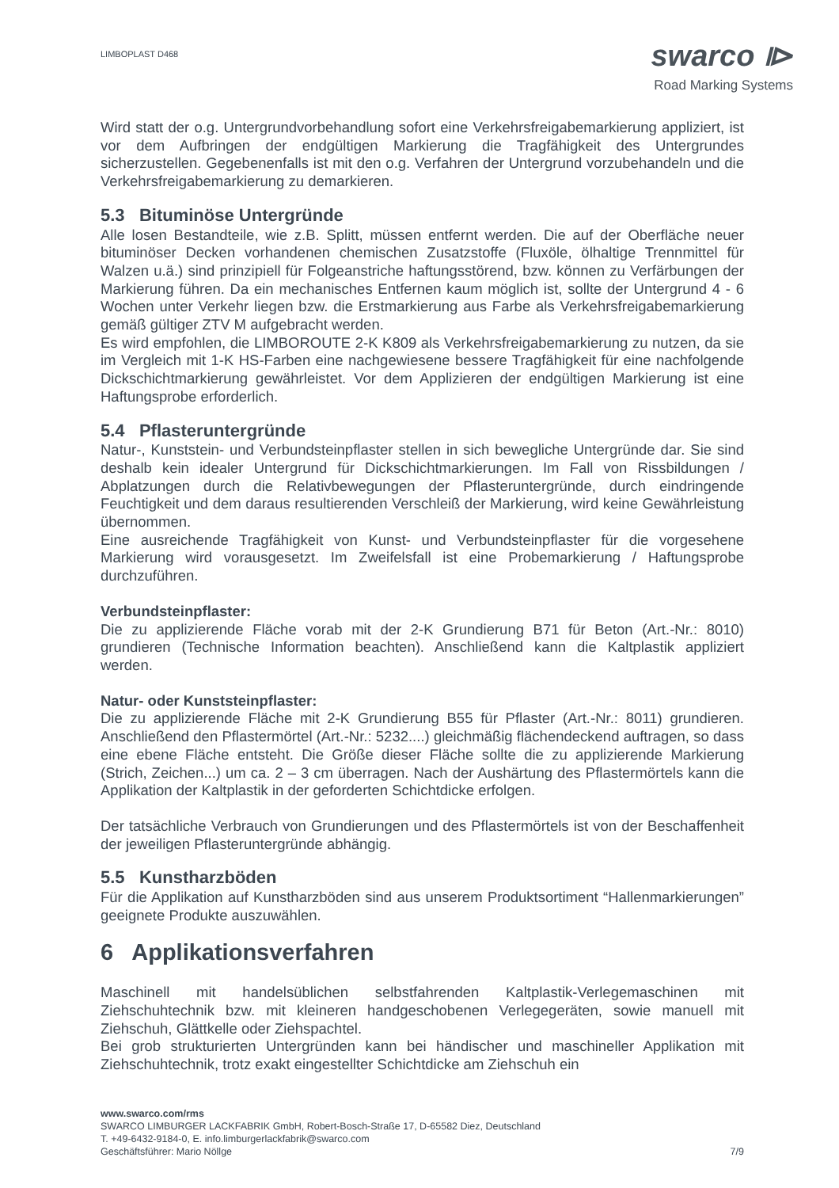LIMBOPLAST D468
swarco ⧐
Road Marking Systems
Wird statt der o.g. Untergrundvorbehandlung sofort eine Verkehrsfreigabemarkierung appliziert, ist vor dem Aufbringen der endgültigen Markierung die Tragfähigkeit des Untergrundes sicherzustellen. Gegebenenfalls ist mit den o.g. Verfahren der Untergrund vorzubehandeln und die Verkehrsfreigabemarkierung zu demarkieren.
5.3 Bituminöse Untergründe
Alle losen Bestandteile, wie z.B. Splitt, müssen entfernt werden. Die auf der Oberfläche neuer bituminöser Decken vorhandenen chemischen Zusatzstoffe (Fluxöle, ölhaltige Trennmittel für Walzen u.ä.) sind prinzipiell für Folgeanstriche haftungsstörend, bzw. können zu Verfärbungen der Markierung führen. Da ein mechanisches Entfernen kaum möglich ist, sollte der Untergrund 4 - 6 Wochen unter Verkehr liegen bzw. die Erstmarkierung aus Farbe als Verkehrsfreigabemarkierung gemäß gültiger ZTV M aufgebracht werden.
Es wird empfohlen, die LIMBOROUTE 2-K K809 als Verkehrsfreigabemarkierung zu nutzen, da sie im Vergleich mit 1-K HS-Farben eine nachgewiesene bessere Tragfähigkeit für eine nachfolgende Dickschichtmarkierung gewährleistet. Vor dem Applizieren der endgültigen Markierung ist eine Haftungsprobe erforderlich.
5.4 Pflasteruntergründe
Natur-, Kunststein- und Verbundsteinpflaster stellen in sich bewegliche Untergründe dar. Sie sind deshalb kein idealer Untergrund für Dickschichtmarkierungen. Im Fall von Rissbildungen / Abplatzungen durch die Relativbewegungen der Pflasteruntergründe, durch eindringende Feuchtigkeit und dem daraus resultierenden Verschleiß der Markierung, wird keine Gewährleistung übernommen.
Eine ausreichende Tragfähigkeit von Kunst- und Verbundsteinpflaster für die vorgesehene Markierung wird vorausgesetzt. Im Zweifelsfall ist eine Probemarkierung / Haftungsprobe durchzuführen.
Verbundsteinpflaster:
Die zu applizierende Fläche vorab mit der 2-K Grundierung B71 für Beton (Art.-Nr.: 8010) grundieren (Technische Information beachten). Anschließend kann die Kaltplastik appliziert werden.
Natur- oder Kunststeinpflaster:
Die zu applizierende Fläche mit 2-K Grundierung B55 für Pflaster (Art.-Nr.: 8011) grundieren. Anschließend den Pflastermörtel (Art.-Nr.: 5232....) gleichmäßig flächendeckend auftragen, so dass eine ebene Fläche entsteht. Die Größe dieser Fläche sollte die zu applizierende Markierung (Strich, Zeichen...) um ca. 2 – 3 cm überragen. Nach der Aushärtung des Pflastermörtels kann die Applikation der Kaltplastik in der geforderten Schichtdicke erfolgen.
Der tatsächliche Verbrauch von Grundierungen und des Pflastermörtels ist von der Beschaffenheit der jeweiligen Pflasteruntergründe abhängig.
5.5 Kunstharzböden
Für die Applikation auf Kunstharzböden sind aus unserem Produktsortiment “Hallenmarkierungen” geeignete Produkte auszuwählen.
6 Applikationsverfahren
Maschinell mit handelsüblichen selbstfahrenden Kaltplastik-Verlegemaschinen mit Ziehschuhtechnik bzw. mit kleineren handgeschobenen Verlegegeräten, sowie manuell mit Ziehschuh, Glättkelle oder Ziehspachtel.
Bei grob strukturierten Untergründen kann bei händischer und maschineller Applikation mit Ziehschuhtechnik, trotz exakt eingestellter Schichtdicke am Ziehschuh ein
www.swarco.com/rms
SWARCO LIMBURGER LACKFABRIK GmbH, Robert-Bosch-Straße 17, D-65582 Diez, Deutschland
T. +49-6432-9184-0, E. info.limburgerlackfabrik@swarco.com
Geschäftsführer: Mario Nöllge 7/9